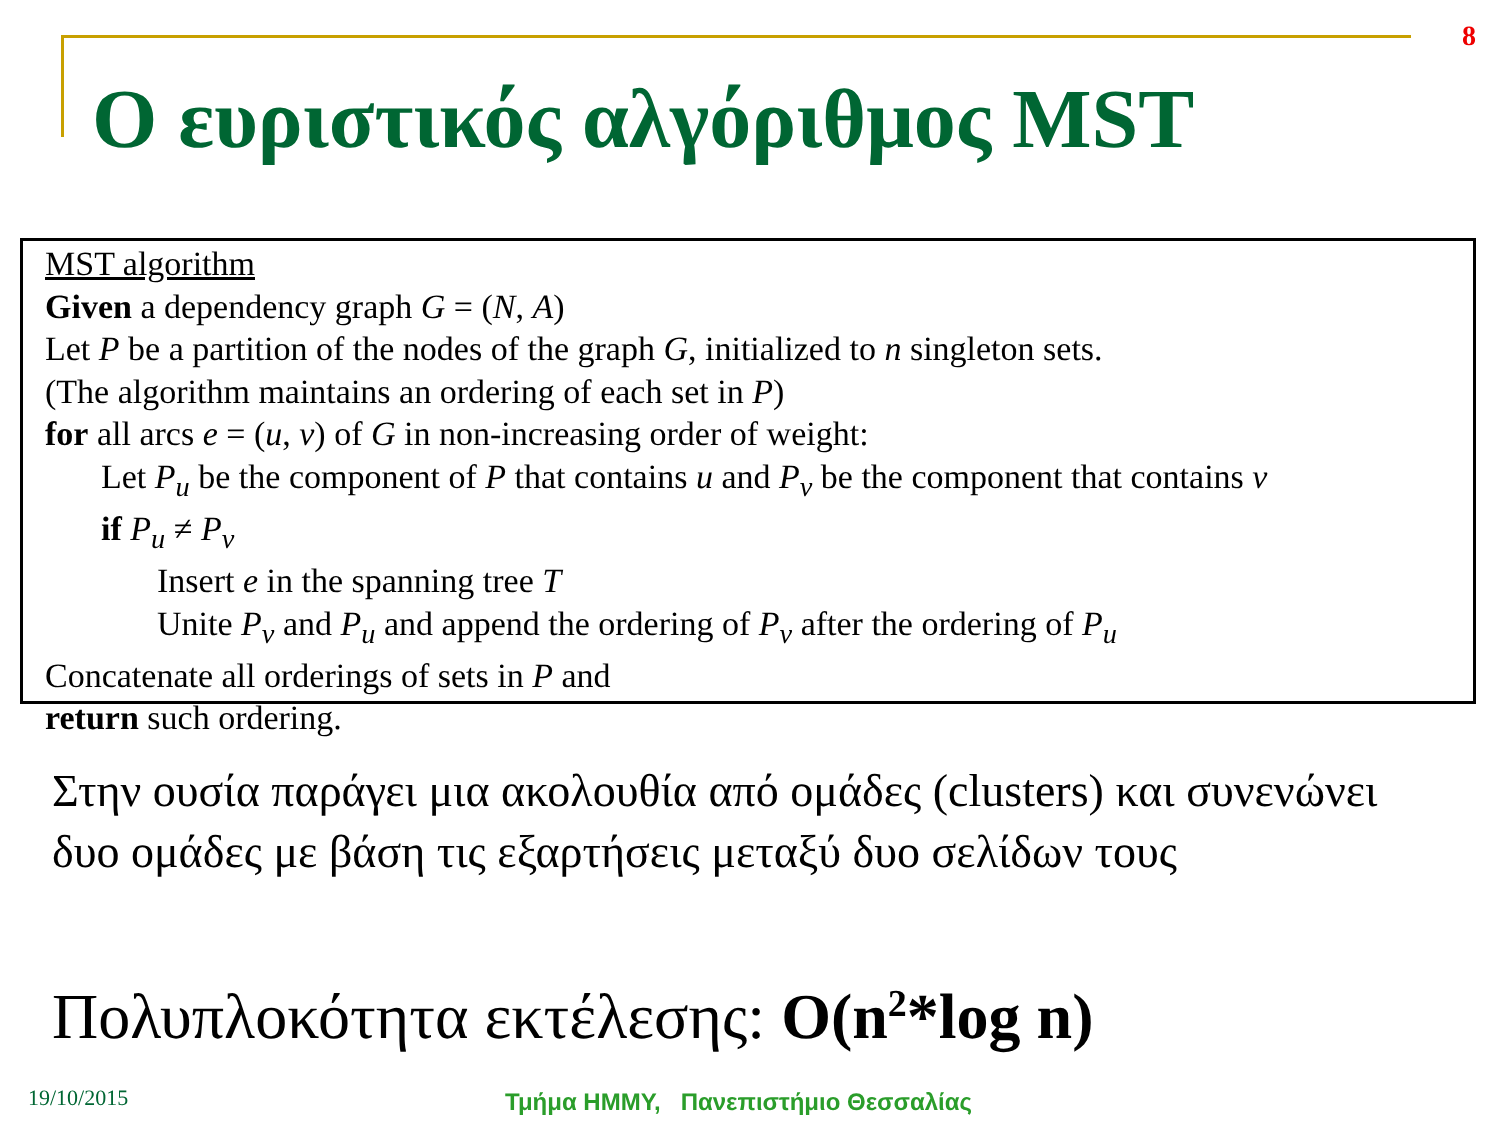8
Ο ευριστικός αλγόριθμος MST
MST algorithm
Given a dependency graph G = (N, A)
Let P be a partition of the nodes of the graph G, initialized to n singleton sets.
(The algorithm maintains an ordering of each set in P)
for all arcs e = (u, v) of G in non-increasing order of weight:
Let P<sub>u</sub> be the component of P that contains u and P<sub>v</sub> be the component that contains v
if P<sub>u</sub> ≠ P<sub>v</sub>
Insert e in the spanning tree T
Unite P<sub>v</sub> and P<sub>u</sub> and append the ordering of P<sub>v</sub> after the ordering of P<sub>u</sub>
Concatenate all orderings of sets in P and
return such ordering.
Στην ουσία παράγει μια ακολουθία από ομάδες (clusters) και συνενώνει δυο ομάδες με βάση τις εξαρτήσεις μεταξύ δυο σελίδων τους
Πολυπλοκότητα εκτέλεσης: O(n<sup>2</sup>*log n)
19/10/2015
Τμήμα ΗΜΜΥ, Πανεπιστήμιο Θεσσαλίας